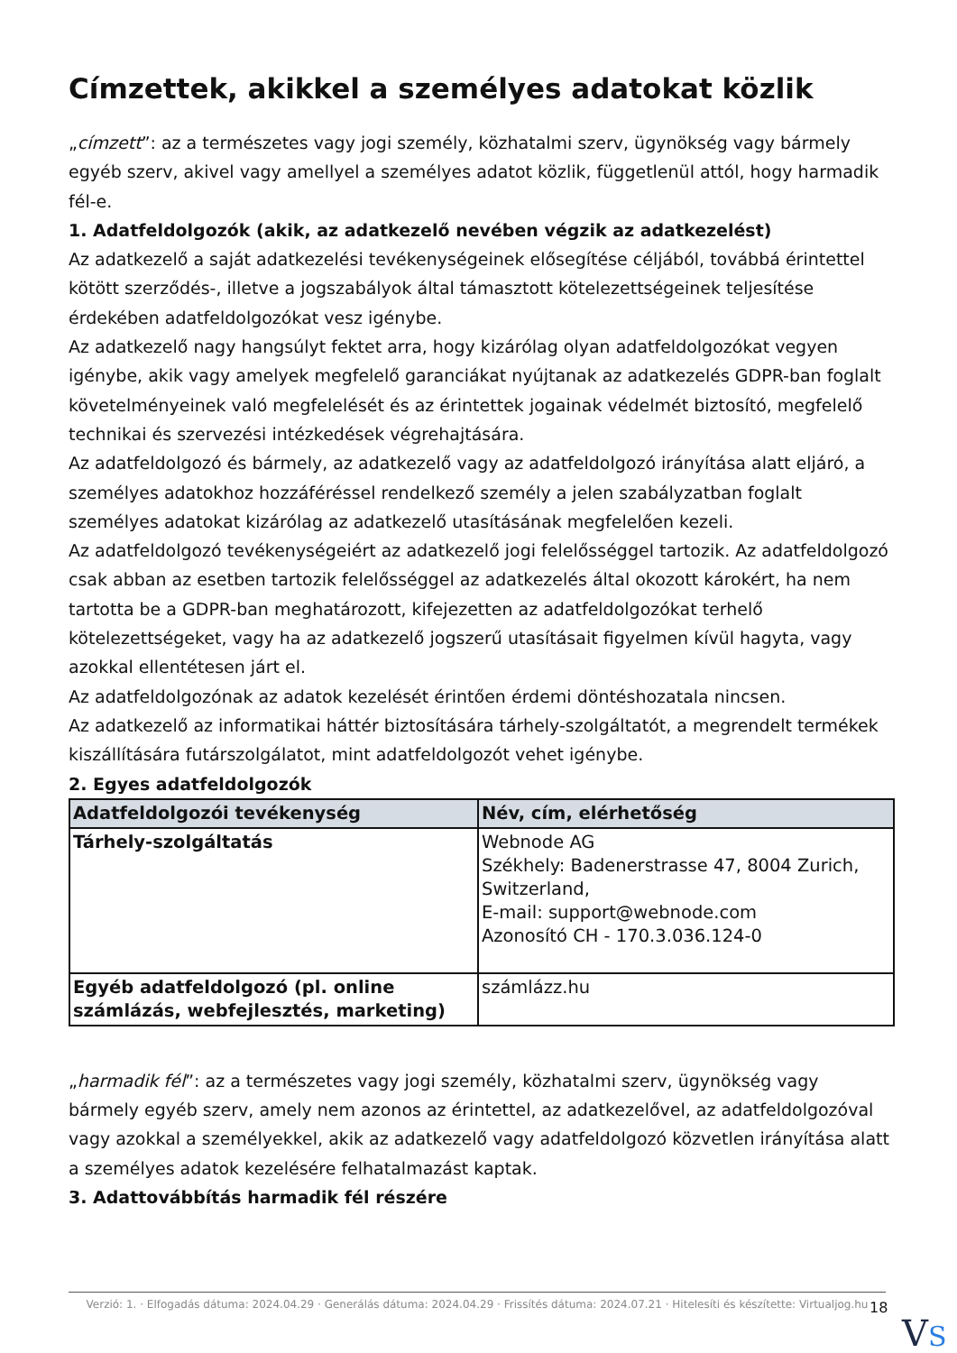Címzettek, akikkel a személyes adatokat közlik
„címzett”: az a természetes vagy jogi személy, közhatalmi szerv, ügynökség vagy bármely egyéb szerv, akivel vagy amellyel a személyes adatot közlik, függetlenül attól, hogy harmadik fél-e.
1. Adatfeldolgozók (akik, az adatkezelő nevében végzik az adatkezelést)
Az adatkezelő a saját adatkezelési tevékenységeinek elősegítése céljából, továbbá érintettel kötött szerződés-, illetve a jogszabályok által támasztott kötelezettségeinek teljesítése érdekében adatfeldolgozókat vesz igénybe.
Az adatkezelő nagy hangsúlyt fektet arra, hogy kizárólag olyan adatfeldolgozókat vegyen igénybe, akik vagy amelyek megfelelő garanciákat nyújtanak az adatkezelés GDPR-ban foglalt követelményeinek való megfelelését és az érintettek jogainak védelmét biztosító, megfelelő technikai és szervezési intézkedések végrehajtására.
Az adatfeldolgozó és bármely, az adatkezelő vagy az adatfeldolgozó irányítása alatt eljáró, a személyes adatokhoz hozzáféréssel rendelkező személy a jelen szabályzatban foglalt személyes adatokat kizárólag az adatkezelő utasításának megfelelően kezeli.
Az adatfeldolgozó tevékenységeiért az adatkezelő jogi felelősséggel tartozik. Az adatfeldolgozó csak abban az esetben tartozik felelősséggel az adatkezelés által okozott károkért, ha nem tartotta be a GDPR-ban meghatározott, kifejezetten az adatfeldolgozókat terhelő kötelezettségeket, vagy ha az adatkezelő jogszerű utasításait figyelmen kívül hagyta, vagy azokkal ellentétesen járt el.
Az adatfeldolgozónak az adatok kezelését érintően érdemi döntéshozatala nincsen.
Az adatkezelő az informatikai háttér biztosítására tárhely-szolgáltatót, a megrendelt termékek kiszállítására futárszolgálatot, mint adatfeldolgozót vehet igénybe.
2. Egyes adatfeldolgozók
| Adatfeldolgozói tevékenység | Név, cím, elérhetőség |
| --- | --- |
| Tárhely-szolgáltatás | Webnode AG Székhely: Badenerstrasse 47, 8004 Zurich, Switzerland, E-mail: support@webnode.com Azonosító CH - 170.3.036.124-0 |
| Egyéb adatfeldolgozó (pl. online számlázás, webfejlesztés, marketing) | számlázz.hu |
„harmadik fél”: az a természetes vagy jogi személy, közhatalmi szerv, ügynökség vagy bármely egyéb szerv, amely nem azonos az érintettel, az adatkezelővel, az adatfeldolgozóval vagy azokkal a személyekkel, akik az adatkezelő vagy adatfeldolgozó közvetlen irányítása alatt a személyes adatok kezelésére felhatalmazást kaptak.
3. Adattovábbítás harmadik fél részére
Verzió: 1. · Elfogadás dátuma: 2024.04.29 · Generálás dátuma: 2024.04.29 · Frissítés dátuma: 2024.07.21 · Hitelesíti és készítette: Virtualjog.hu
18
VS